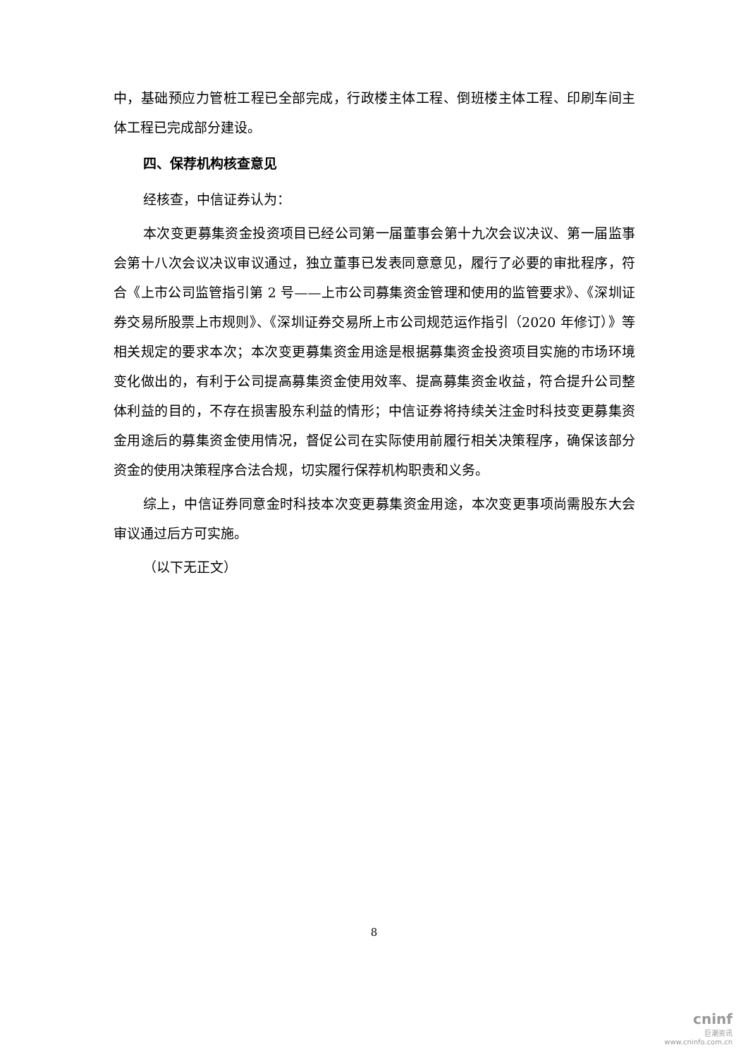中，基础预应力管桩工程已全部完成，行政楼主体工程、倒班楼主体工程、印刷车间主体工程已完成部分建设。
四、保荐机构核查意见
经核查，中信证券认为：
本次变更募集资金投资项目已经公司第一届董事会第十九次会议决议、第一届监事会第十八次会议决议审议通过，独立董事已发表同意意见，履行了必要的审批程序，符合《上市公司监管指引第 2 号——上市公司募集资金管理和使用的监管要求》、《深圳证券交易所股票上市规则》、《深圳证券交易所上市公司规范运作指引（2020 年修订）》等相关规定的要求本次；本次变更募集资金用途是根据募集资金投资项目实施的市场环境变化做出的，有利于公司提高募集资金使用效率、提高募集资金收益，符合提升公司整体利益的目的，不存在损害股东利益的情形；中信证券将持续关注金时科技变更募集资金用途后的募集资金使用情况，督促公司在实际使用前履行相关决策程序，确保该部分资金的使用决策程序合法合规，切实履行保荐机构职责和义务。
综上，中信证券同意金时科技本次变更募集资金用途，本次变更事项尚需股东大会审议通过后方可实施。
（以下无正文）
8
cninf
巨潮资讯
www.cninfo.com.cn